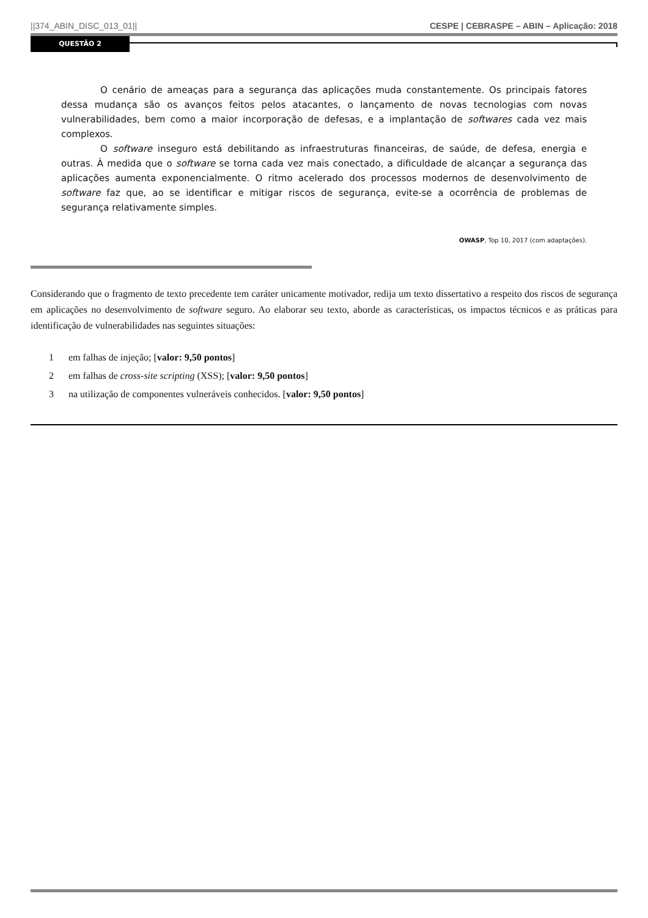||374_ABIN_DISC_013_01|| CESPE | CEBRASPE – ABIN – Aplicação: 2018
QUESTÃO 2
O cenário de ameaças para a segurança das aplicações muda constantemente. Os principais fatores dessa mudança são os avanços feitos pelos atacantes, o lançamento de novas tecnologias com novas vulnerabilidades, bem como a maior incorporação de defesas, e a implantação de softwares cada vez mais complexos.
O software inseguro está debilitando as infraestruturas financeiras, de saúde, de defesa, energia e outras. À medida que o software se torna cada vez mais conectado, a dificuldade de alcançar a segurança das aplicações aumenta exponencialmente. O ritmo acelerado dos processos modernos de desenvolvimento de software faz que, ao se identificar e mitigar riscos de segurança, evite-se a ocorrência de problemas de segurança relativamente simples.
OWASP, Top 10, 2017 (com adaptações).
Considerando que o fragmento de texto precedente tem caráter unicamente motivador, redija um texto dissertativo a respeito dos riscos de segurança em aplicações no desenvolvimento de software seguro. Ao elaborar seu texto, aborde as características, os impactos técnicos e as práticas para identificação de vulnerabilidades nas seguintes situações:
1 em falhas de injeção; [valor: 9,50 pontos]
2 em falhas de cross-site scripting (XSS); [valor: 9,50 pontos]
3 na utilização de componentes vulneráveis conhecidos. [valor: 9,50 pontos]